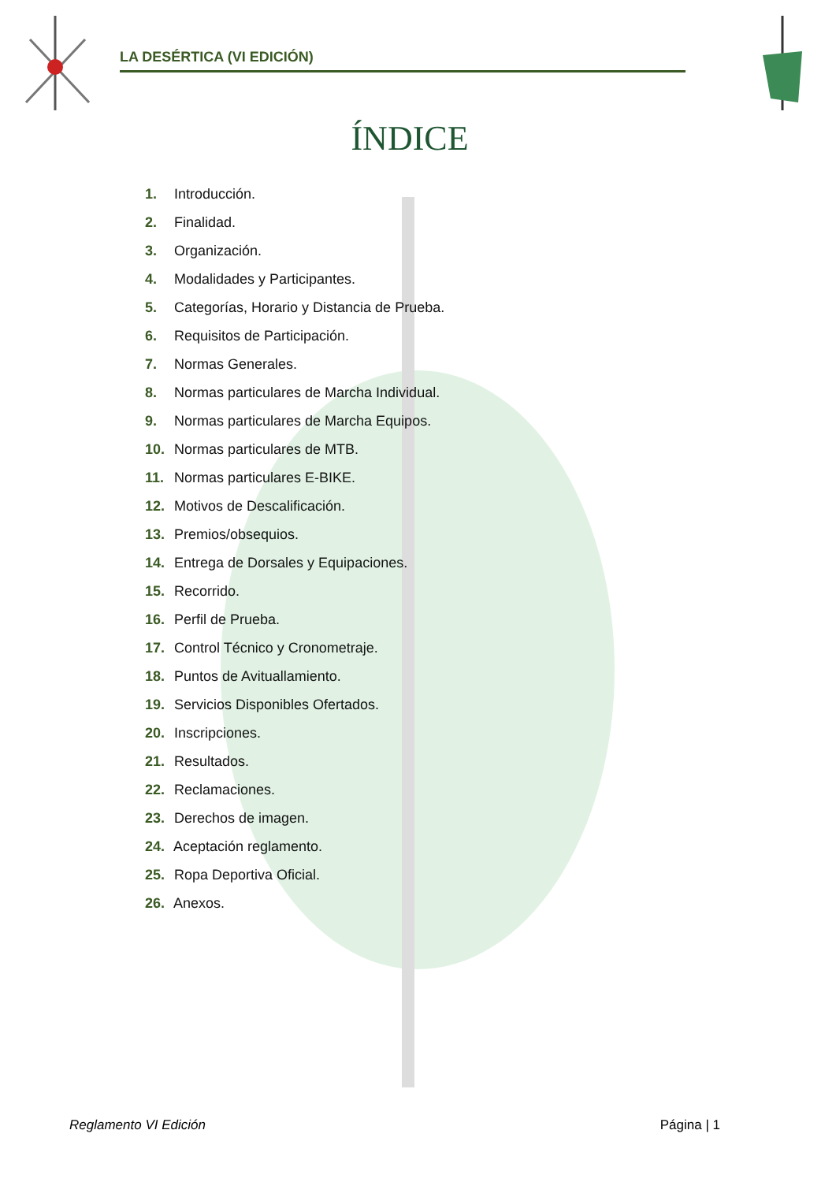LA DESÉRTICA (VI EDICIÓN)
ÍNDICE
1. Introducción.
2. Finalidad.
3. Organización.
4. Modalidades y Participantes.
5. Categorías, Horario y Distancia de Prueba.
6. Requisitos de Participación.
7. Normas Generales.
8. Normas particulares de Marcha Individual.
9. Normas particulares de Marcha Equipos.
10. Normas particulares de MTB.
11. Normas particulares E-BIKE.
12. Motivos de Descalificación.
13. Premios/obsequios.
14. Entrega de Dorsales y Equipaciones.
15. Recorrido.
16. Perfil de Prueba.
17. Control Técnico y Cronometraje.
18. Puntos de Avituallamiento.
19. Servicios Disponibles Ofertados.
20. Inscripciones.
21. Resultados.
22. Reclamaciones.
23. Derechos de imagen.
24. Aceptación reglamento.
25. Ropa Deportiva Oficial.
26. Anexos.
Reglamento VI Edición Página | 1